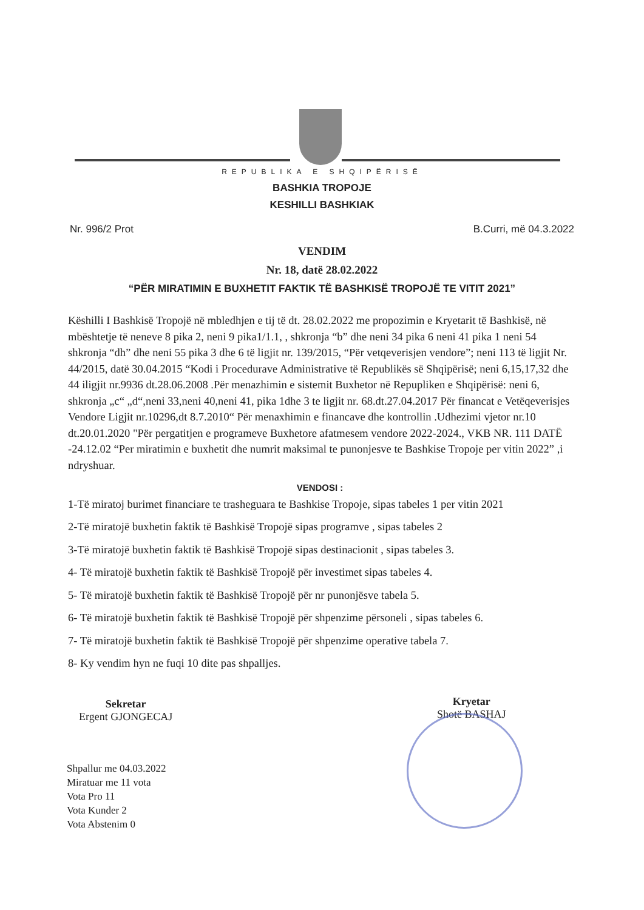REPUBLIKA E SHQIPËRISË
BASHKIA TROPOJE
KESHILLI BASHKIAK
Nr. 996/2 Prot B.Curri, më 04.3.2022
VENDIM
Nr. 18, datë 28.02.2022
“PËR MIRATIMIN E BUXHETIT FAKTIK TË BASHKISË TROPOJË TE VITIT 2021”
Këshilli I Bashkisë Tropojë në mbledhjen e tij të dt. 28.02.2022 me propozimin e Kryetarit të Bashkisë, në mbështetje të neneve 8 pika 2, neni 9 pika1/1.1, , shkronja “b” dhe neni 34 pika 6 neni 41 pika 1 neni 54 shkronja “dh” dhe neni 55 pika 3 dhe 6 të ligjit nr. 139/2015, “Për vetqeverisjen vendore”; neni 113 të ligjit Nr. 44/2015, datë 30.04.2015 “Kodi i Procedurave Administrative të Republikës së Shqipërisë; neni 6,15,17,32 dhe 44 iligjit nr.9936 dt.28.06.2008 .Për menazhimin e sistemit Buxhetor në Repupliken e Shqipërisë: neni 6, shkronja „c“ „d“,neni 33,neni 40,neni 41, pika 1dhe 3 te ligjit nr. 68.dt.27.04.2017 Për financat e Vetëqeverisjes Vendore Ligjit nr.10296,dt 8.7.2010“ Për menaxhimin e financave dhe kontrollin .Udhezimi vjetor nr.10 dt.20.01.2020 "Për pergatitjen e programeve Buxhetore afatmesem vendore 2022-2024., VKB NR. 111 DATË -24.12.02 “Per miratimin e buxhetit dhe numrit maksimal te punonjesve te Bashkise Tropoje per vitin 2022” ,i ndryshuar.
VENDOSI :
1-Të miratoj burimet financiare te trasheguara te Bashkise Tropoje, sipas tabeles 1 per vitin 2021
2-Të miratojë buxhetin faktik të Bashkisë Tropojë sipas programve , sipas tabeles 2
3-Të miratojë buxhetin faktik të Bashkisë Tropojë sipas destinacionit , sipas tabeles 3.
4- Të miratojë buxhetin faktik të Bashkisë Tropojë për investimet sipas tabeles 4.
5- Të miratojë buxhetin faktik të Bashkisë Tropojë për nr punonjësve tabela 5.
6- Të miratojë buxhetin faktik të Bashkisë Tropojë për shpenzime përsoneli , sipas tabeles 6.
7- Të miratojë buxhetin faktik të Bashkisë Tropojë për shpenzime operative tabela 7.
8- Ky vendim hyn ne fuqi 10 dite pas shpalljes.
Sekretar
Ergent GJONGECAJ
Kryetar
Shotë BASHAJ
Shpallur me 04.03.2022
Miratuar me 11 vota
Vota Pro 11
Vota Kunder 2
Vota Abstenim 0